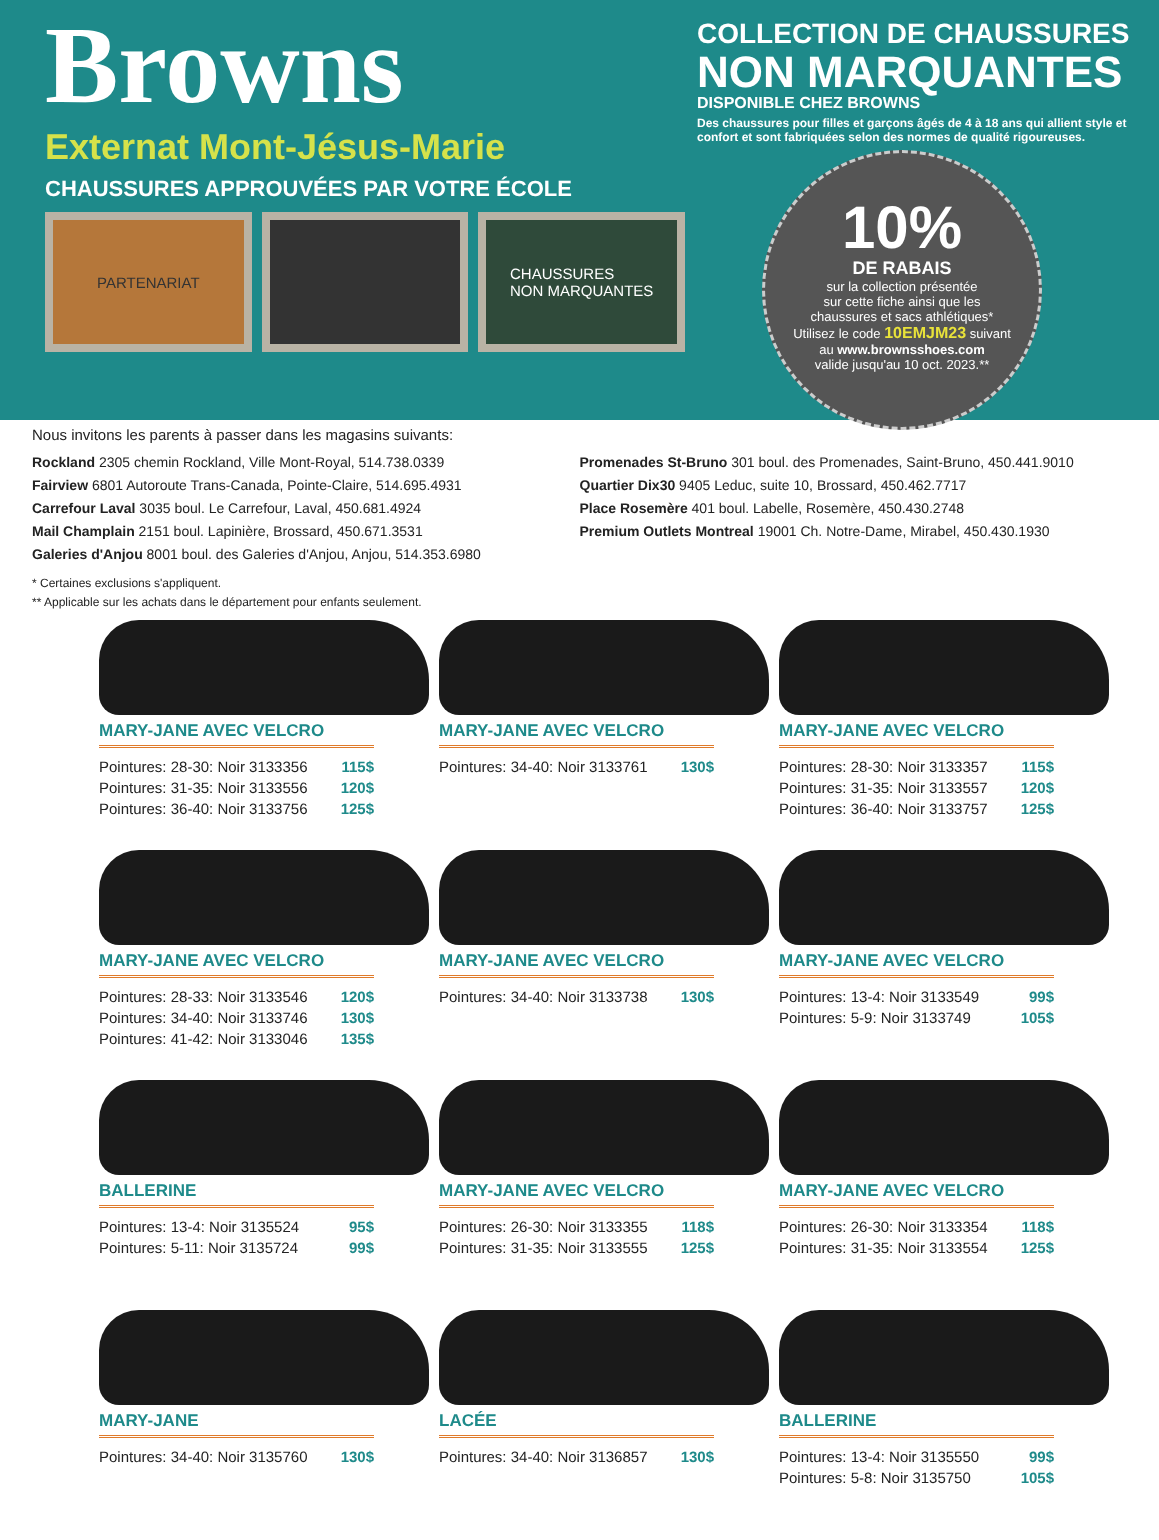Browns
Externat Mont-Jésus-Marie
CHAUSSURES APPROUVÉES PAR VOTRE ÉCOLE
PARTENARIAT CHAUSSURES
NON MARQUANTES
COLLECTION DE CHAUSSURES
NON MARQUANTES
DISPONIBLE CHEZ BROWNS
Des chaussures pour filles et garçons âgés de 4 à 18 ans qui allient style et confort et sont fabriquées selon des normes de qualité rigoureuses.
10%
DE RABAIS
sur la collection présentée
sur cette fiche ainsi que les
chaussures et sacs athlétiques*
Utilisez le code 10EMJM23 suivant
au www.brownsshoes.com
valide jusqu'au 10 oct. 2023.**
Nous invitons les parents à passer dans les magasins suivants:
Rockland 2305 chemin Rockland, Ville Mont-Royal, 514.738.0339
Fairview 6801 Autoroute Trans-Canada, Pointe-Claire, 514.695.4931
Carrefour Laval 3035 boul. Le Carrefour, Laval, 450.681.4924
Mail Champlain 2151 boul. Lapinière, Brossard, 450.671.3531
Galeries d'Anjou 8001 boul. des Galeries d'Anjou, Anjou, 514.353.6980
Promenades St-Bruno 301 boul. des Promenades, Saint-Bruno, 450.441.9010
Quartier Dix30 9405 Leduc, suite 10, Brossard, 450.462.7717
Place Rosemère 401 boul. Labelle, Rosemère, 450.430.2748
Premium Outlets Montreal 19001 Ch. Notre-Dame, Mirabel, 450.430.1930
* Certaines exclusions s'appliquent.
** Applicable sur les achats dans le département pour enfants seulement.
MARY-JANE AVEC VELCRO
Pointures: 28-30: Noir 3133356 115$
Pointures: 31-35: Noir 3133556 120$
Pointures: 36-40: Noir 3133756 125$
MARY-JANE AVEC VELCRO
Pointures: 34-40: Noir 3133761 130$
MARY-JANE AVEC VELCRO
Pointures: 28-30: Noir 3133357 115$
Pointures: 31-35: Noir 3133557 120$
Pointures: 36-40: Noir 3133757 125$
MARY-JANE AVEC VELCRO
Pointures: 28-33: Noir 3133546 120$
Pointures: 34-40: Noir 3133746 130$
Pointures: 41-42: Noir 3133046 135$
MARY-JANE AVEC VELCRO
Pointures: 34-40: Noir 3133738 130$
MARY-JANE AVEC VELCRO
Pointures: 13-4: Noir 3133549 99$
Pointures: 5-9: Noir 3133749 105$
BALLERINE
Pointures: 13-4: Noir 3135524 95$
Pointures: 5-11: Noir 3135724 99$
MARY-JANE AVEC VELCRO
Pointures: 26-30: Noir 3133355 118$
Pointures: 31-35: Noir 3133555 125$
MARY-JANE AVEC VELCRO
Pointures: 26-30: Noir 3133354 118$
Pointures: 31-35: Noir 3133554 125$
MARY-JANE
Pointures: 34-40: Noir 3135760 130$
LACÉE
Pointures: 34-40: Noir 3136857 130$
BALLERINE
Pointures: 13-4: Noir 3135550 99$
Pointures: 5-8: Noir 3135750 105$